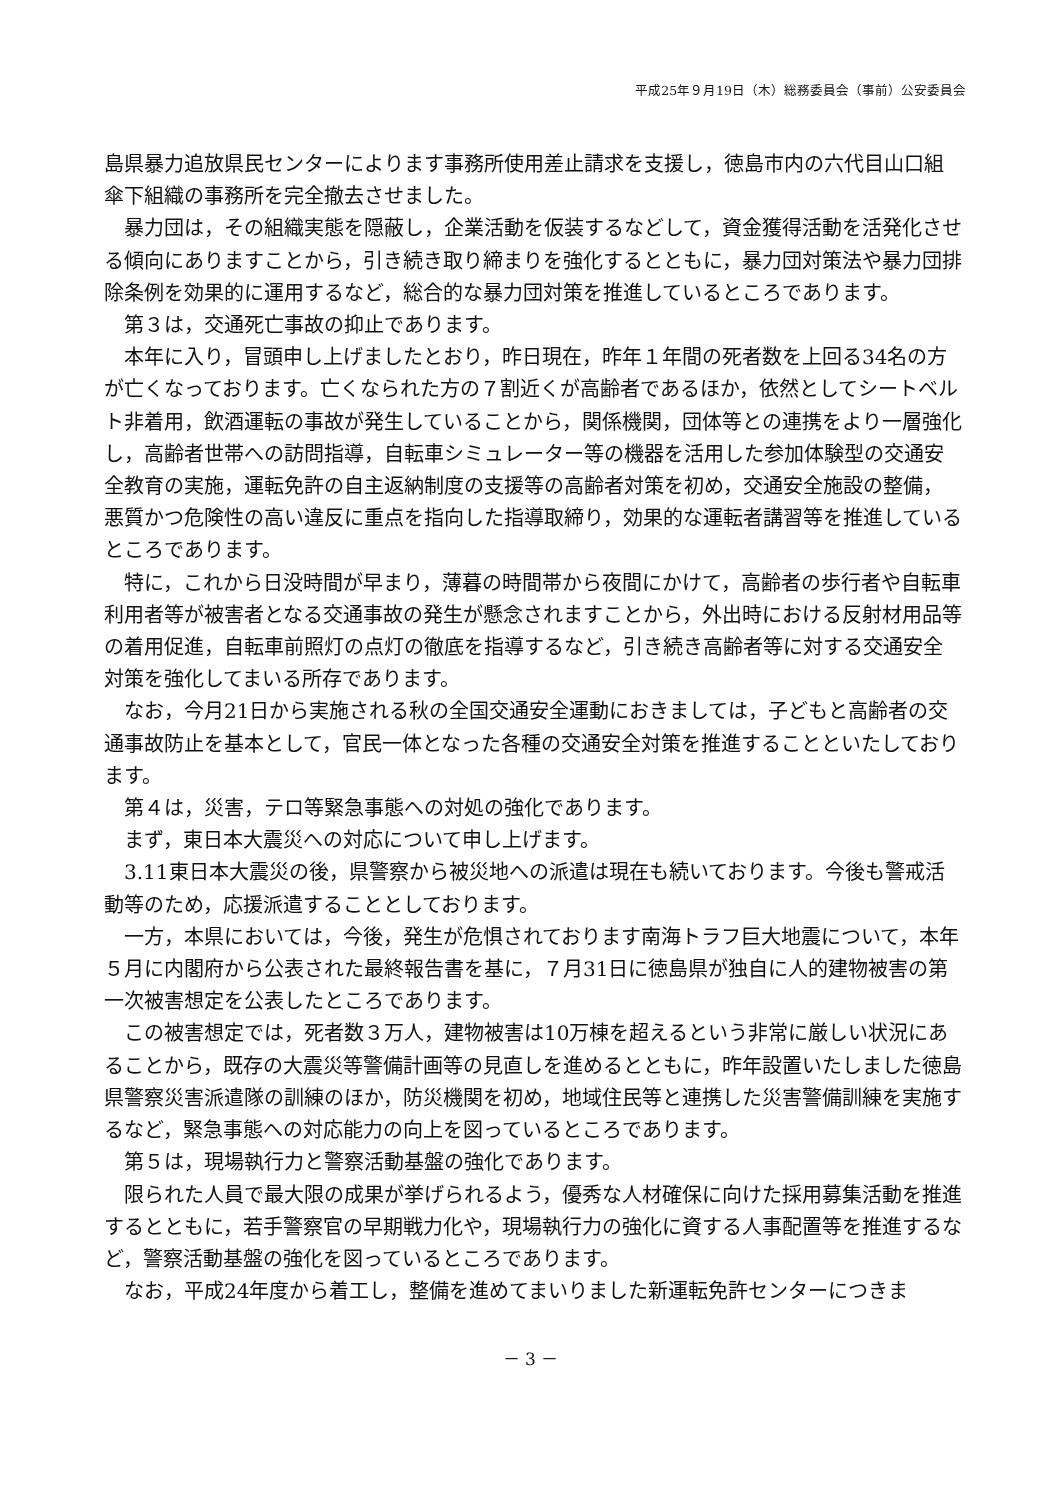平成25年９月19日（木）総務委員会（事前）公安委員会
島県暴力追放県民センターによります事務所使用差止請求を支援し，徳島市内の六代目山口組傘下組織の事務所を完全撤去させました。
暴力団は，その組織実態を隠蔽し，企業活動を仮装するなどして，資金獲得活動を活発化させる傾向にありますことから，引き続き取り締まりを強化するとともに，暴力団対策法や暴力団排除条例を効果的に運用するなど，総合的な暴力団対策を推進しているところであります。
第３は，交通死亡事故の抑止であります。
本年に入り，冒頭申し上げましたとおり，昨日現在，昨年１年間の死者数を上回る34名の方が亡くなっております。亡くなられた方の７割近くが高齢者であるほか，依然としてシートベルト非着用，飲酒運転の事故が発生していることから，関係機関，団体等との連携をより一層強化し，高齢者世帯への訪問指導，自転車シミュレーター等の機器を活用した参加体験型の交通安全教育の実施，運転免許の自主返納制度の支援等の高齢者対策を初め，交通安全施設の整備，悪質かつ危険性の高い違反に重点を指向した指導取締り，効果的な運転者講習等を推進しているところであります。
特に，これから日没時間が早まり，薄暮の時間帯から夜間にかけて，高齢者の歩行者や自転車利用者等が被害者となる交通事故の発生が懸念されますことから，外出時における反射材用品等の着用促進，自転車前照灯の点灯の徹底を指導するなど，引き続き高齢者等に対する交通安全対策を強化してまいる所存であります。
なお，今月21日から実施される秋の全国交通安全運動におきましては，子どもと高齢者の交通事故防止を基本として，官民一体となった各種の交通安全対策を推進することといたしております。
第４は，災害，テロ等緊急事態への対処の強化であります。
まず，東日本大震災への対応について申し上げます。
3.11東日本大震災の後，県警察から被災地への派遣は現在も続いております。今後も警戒活動等のため，応援派遣することとしております。
一方，本県においては，今後，発生が危惧されております南海トラフ巨大地震について，本年５月に内閣府から公表された最終報告書を基に，７月31日に徳島県が独自に人的建物被害の第一次被害想定を公表したところであります。
この被害想定では，死者数３万人，建物被害は10万棟を超えるという非常に厳しい状況にあることから，既存の大震災等警備計画等の見直しを進めるとともに，昨年設置いたしました徳島県警察災害派遣隊の訓練のほか，防災機関を初め，地域住民等と連携した災害警備訓練を実施するなど，緊急事態への対応能力の向上を図っているところであります。
第５は，現場執行力と警察活動基盤の強化であります。
限られた人員で最大限の成果が挙げられるよう，優秀な人材確保に向けた採用募集活動を推進するとともに，若手警察官の早期戦力化や，現場執行力の強化に資する人事配置等を推進するなど，警察活動基盤の強化を図っているところであります。
なお，平成24年度から着工し，整備を進めてまいりました新運転免許センターにつきま
－ 3 －